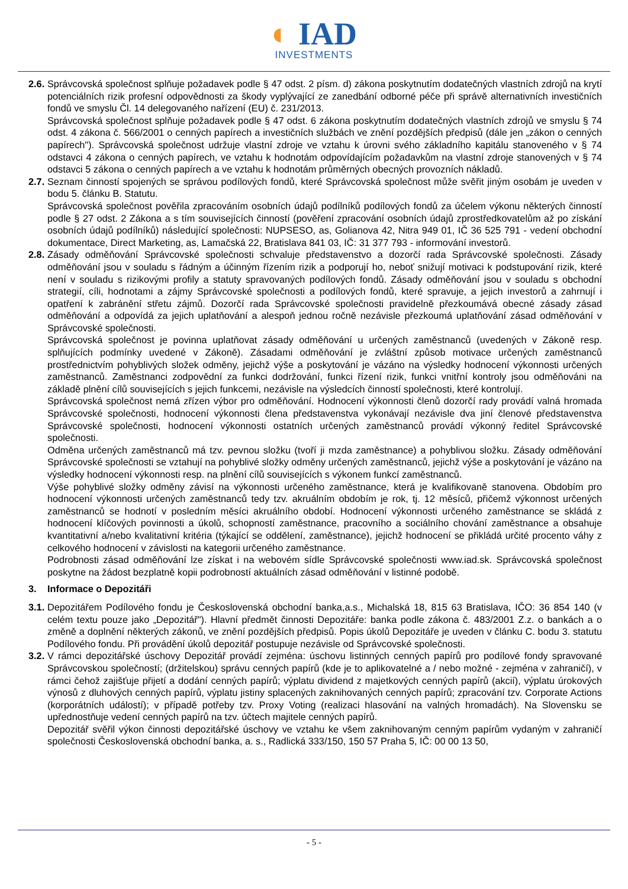◐ IAD
INVESTMENTS
2.6.
Správcovská společnost splňuje požadavek podle § 47 odst. 2 písm. d) zákona poskytnutím dodatečných vlastních zdrojů na krytí potenciálních rizik profesní odpovědnosti za škody vyplývající ze zanedbání odborné péče při správě alternativních investičních fondů ve smyslu Čl. 14 delegovaného nařízení (EU) č. 231/2013.
Správcovská společnost splňuje požadavek podle § 47 odst. 6 zákona poskytnutím dodatečných vlastních zdrojů ve smyslu § 74 odst. 4 zákona č. 566/2001 o cenných papírech a investičních službách ve znění pozdějších předpisů (dále jen „zákon o cenných papírech"). Správcovská společnost udržuje vlastní zdroje ve vztahu k úrovni svého základního kapitálu stanoveného v § 74 odstavci 4 zákona o cenných papírech, ve vztahu k hodnotám odpovídajícím požadavkům na vlastní zdroje stanovených v § 74 odstavci 5 zákona o cenných papírech a ve vztahu k hodnotám průměrných obecných provozních nákladů.
2.7.
Seznam činností spojených se správou podílových fondů, které Správcovská společnost může svěřit jiným osobám je uveden v bodu 5. článku B. Statutu.
Správcovská společnost pověřila zpracováním osobních údajů podílníků podílových fondů za účelem výkonu některých činností podle § 27 odst. 2 Zákona a s tím souvisejících činností (pověření zpracování osobních údajů zprostředkovatelům až po získání osobních údajů podílníků) následující společnosti: NUPSESO, as, Golianova 42, Nitra 949 01, IČ 36 525 791 - vedení obchodní dokumentace, Direct Marketing, as, Lamačská 22, Bratislava 841 03, IČ: 31 377 793 - informování investorů.
2.8.
Zásady odměňování Správcovské společnosti schvaluje představenstvo a dozorčí rada Správcovské společnosti. Zásady odměňování jsou v souladu s řádným a účinným řízením rizik a podporují ho, neboť snižují motivaci k podstupování rizik, které není v souladu s rizikovými profily a statuty spravovaných podílových fondů. Zásady odměňování jsou v souladu s obchodní strategií, cíli, hodnotami a zájmy Správcovské společnosti a podílových fondů, které spravuje, a jejich investorů a zahrnují i opatření k zabránění střetu zájmů. Dozorčí rada Správcovské společnosti pravidelně přezkoumává obecné zásady zásad odměňování a odpovídá za jejich uplatňování a alespoň jednou ročně nezávisle přezkoumá uplatňování zásad odměňování v Správcovské společnosti.
Správcovská společnost je povinna uplatňovat zásady odměňování u určených zaměstnanců (uvedených v Zákoně resp. splňujících podmínky uvedené v Zákoně). Zásadami odměňování je zvláštní způsob motivace určených zaměstnanců prostřednictvím pohyblivých složek odměny, jejichž výše a poskytování je vázáno na výsledky hodnocení výkonnosti určených zaměstnanců. Zaměstnanci zodpovědní za funkci dodržování, funkci řízení rizik, funkci vnitřní kontroly jsou odměňováni na základě plnění cílů souvisejících s jejich funkcemi, nezávisle na výsledcích činností společnosti, které kontrolují.
Správcovská společnost nemá zřízen výbor pro odměňování. Hodnocení výkonnosti členů dozorčí rady provádí valná hromada Správcovské společnosti, hodnocení výkonnosti člena představenstva vykonávají nezávisle dva jiní členové představenstva Správcovské společnosti, hodnocení výkonnosti ostatních určených zaměstnanců provádí výkonný ředitel Správcovské společnosti.
Odměna určených zaměstnanců má tzv. pevnou složku (tvoří ji mzda zaměstnance) a pohyblivou složku. Zásady odměňování Správcovské společnosti se vztahují na pohyblivé složky odměny určených zaměstnanců, jejichž výše a poskytování je vázáno na výsledky hodnocení výkonnosti resp. na plnění cílů souvisejících s výkonem funkcí zaměstnanců.
Výše pohyblivé složky odměny závisí na výkonnosti určeného zaměstnance, která je kvalifikovaně stanovena. Obdobím pro hodnocení výkonnosti určených zaměstnanců tedy tzv. akruálním obdobím je rok, tj. 12 měsíců, přičemž výkonnost určených zaměstnanců se hodnotí v posledním měsíci akruálního období. Hodnocení výkonnosti určeného zaměstnance se skládá z hodnocení klíčových povinnosti a úkolů, schopností zaměstnance, pracovního a sociálního chování zaměstnance a obsahuje kvantitativní a/nebo kvalitativní kritéria (týkající se oddělení, zaměstnance), jejichž hodnocení se přikládá určité procento váhy z celkového hodnocení v závislosti na kategorii určeného zaměstnance.
Podrobnosti zásad odměňování lze získat i na webovém sídle Správcovské společnosti www.iad.sk. Správcovská společnost poskytne na žádost bezplatně kopii podrobností aktuálních zásad odměňování v listinné podobě.
3. Informace o Depozitáři
3.1.
Depozitářem Podílového fondu je Československá obchodní banka,a.s., Michalská 18, 815 63 Bratislava, IČO: 36 854 140 (v celém textu pouze jako „Depozitář"). Hlavní předmět činnosti Depozitáře: banka podle zákona č. 483/2001 Z.z. o bankách a o změně a doplnění některých zákonů, ve znění pozdějších předpisů. Popis úkolů Depozitáře je uveden v článku C. bodu 3. statutu Podílového fondu. Při provádění úkolů depozitář postupuje nezávisle od Správcovské společnosti.
3.2.
V rámci depozitářské úschovy Depozitář provádí zejména: úschovu listinných cenných papírů pro podílové fondy spravované Správcovskou společností; (držitelskou) správu cenných papírů (kde je to aplikovatelné a / nebo možné - zejména v zahraničí), v rámci čehož zajišťuje přijetí a dodání cenných papírů; výplatu dividend z majetkových cenných papírů (akcií), výplatu úrokových výnosů z dluhových cenných papírů, výplatu jistiny splacených zaknihovaných cenných papírů; zpracování tzv. Corporate Actions (korporátních událostí); v případě potřeby tzv. Proxy Voting (realizaci hlasování na valných hromadách). Na Slovensku se upřednostňuje vedení cenných papírů na tzv. účtech majitele cenných papírů.
Depozitář svěřil výkon činnosti depozitářské úschovy ve vztahu ke všem zaknihovaným cenným papírům vydaným v zahraničí společnosti Československá obchodní banka, a. s., Radlická 333/150, 150 57 Praha 5, IČ: 00 00 13 50,
- 5 -